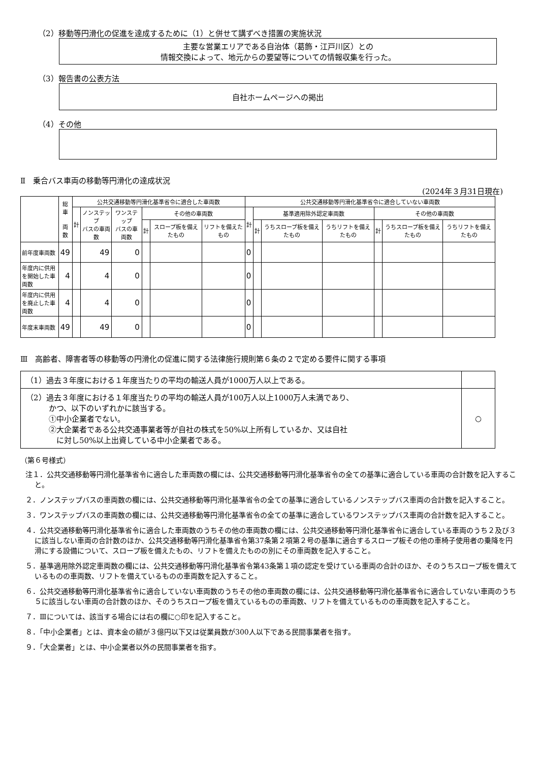（2）移動等円滑化の促進を達成するために（1）と併せて講ずべき措置の実施状況
主要な営業エリアである自治体（葛飾・江戸川区）との
情報交換によって、地元からの要望等についての情報収集を行った。
（3）報告書の公表方法
自社ホームページへの掲出
（4）その他
Ⅱ　乗合バス車両の移動等円滑化の達成状況
(2024年３月31日現在)
| | 総車 両数 | 公共交通移動等円滑化基準省令に適合した車両数 | | | | | | 公共交通移動等円滑化基準省令に適合していない車両数 | | | | | | |
| --- | --- | --- | --- | --- | --- | --- | --- | --- | --- | --- | --- | --- | --- | --- |
| | | 計 | ノンステップ バスの車両数 | ワンステップ バスの車両数 | その他の車両数 | | | 計 | 基準適用除外認定車両数 | | | その他の車両数 | | |
| | | | | | 計 | スロープ板を備えたもの | リフトを備えたもの | | 計 | うちスロープ板を備えたもの | うちリフトを備えたもの | 計 | うちスロープ板を備えたもの | うちリフトを備えたもの |
| 前年度車両数 | 49 | | 49 | 0 | | | | 0 | | | | | | |
| 年度内に供用を開始した車両数 | 4 | | 4 | 0 | | | | 0 | | | | | | |
| 年度内に供用を廃止した車両数 | 4 | | 4 | 0 | | | | 0 | | | | | | |
| 年度末車両数 | 49 | | 49 | 0 | | | | 0 | | | | | | |
Ⅲ　高齢者、障害者等の移動等の円滑化の促進に関する法律施行規則第６条の２で定める要件に関する事項
| （1）過去３年度における１年度当たりの平均の輸送人員が1000万人以上である。 | |
| （2）過去３年度における１年度当たりの平均の輸送人員が100万人以上1000万人未満であり、 かつ、以下のいずれかに該当する。 ①中小企業者でない。 ②大企業者である公共交通事業者等が自社の株式を50%以上所有しているか、又は自社 に対し50%以上出資している中小企業者である。 | ○ |
（第６号様式）
注１．公共交通移動等円滑化基準省令に適合した車両数の欄には、公共交通移動等円滑化基準省令の全ての基準に適合している車両の合計数を記入すること。
２．ノンステップバスの車両数の欄には、公共交通移動等円滑化基準省令の全ての基準に適合しているノンステップバス車両の合計数を記入すること。
３．ワンステップバスの車両数の欄には、公共交通移動等円滑化基準省令の全ての基準に適合しているワンステップバス車両の合計数を記入すること。
４．公共交通移動等円滑化基準省令に適合した車両数のうちその他の車両数の欄には、公共交通移動等円滑化基準省令に適合している車両のうち２及び３に該当しない車両の合計数のほか、公共交通移動等円滑化基準省令第37条第２項第２号の基準に適合するスロープ板その他の車椅子使用者の乗降を円滑にする設備について、スロープ板を備えたもの、リフトを備えたものの別にその車両数を記入すること。
５．基準適用除外認定車両数の欄には、公共交通移動等円滑化基準省令第43条第１項の認定を受けている車両の合計のほか、そのうちスロープ板を備えているものの車両数、リフトを備えているものの車両数を記入すること。
６．公共交通移動等円滑化基準省令に適合していない車両数のうちその他の車両数の欄には、公共交通移動等円滑化基準省令に適合していない車両のうち５に該当しない車両の合計数のほか、そのうちスロープ板を備えているものの車両数、リフトを備えているものの車両数を記入すること。
７．Ⅲについては、該当する場合には右の欄に○印を記入すること。
８．「中小企業者」とは、資本金の額が３億円以下又は従業員数が300人以下である民間事業者を指す。
９．「大企業者」とは、中小企業者以外の民間事業者を指す。